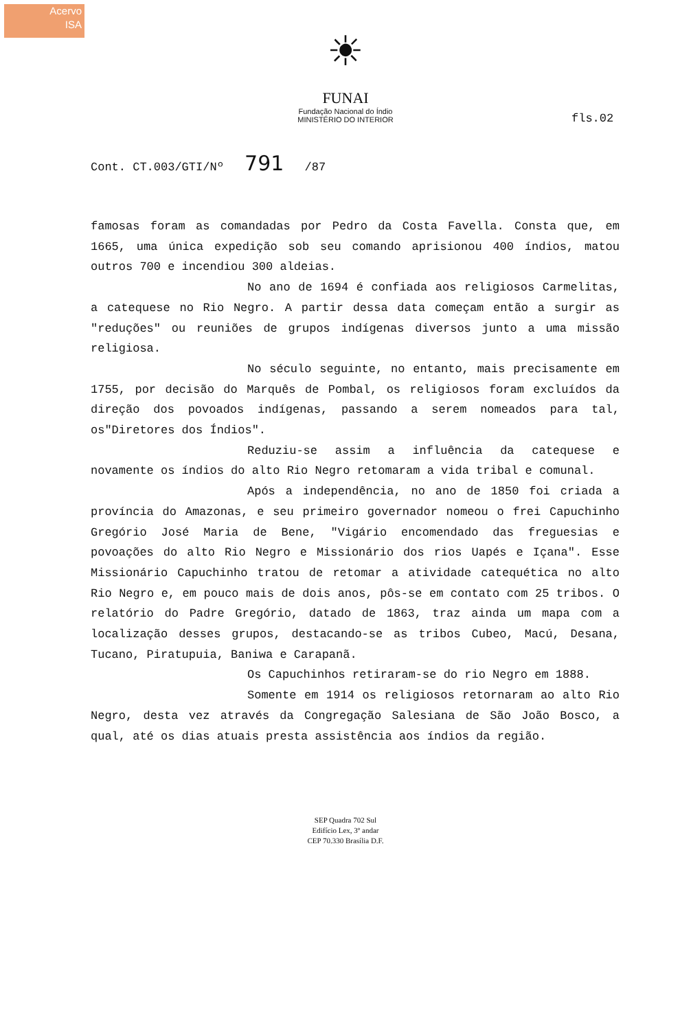Acervo
ISA
☀
FUNAI
Fundação Nacional do Índio
MINISTÉRIO DO INTERIOR
fls.02
Cont. CT.003/GTI/Nº 791 /87
famosas foram as comandadas por Pedro da Costa Favella. Consta que, em 1665, uma única expedição sob seu comando aprisionou 400 índios, matou outros 700 e incendiou 300 aldeias.
No ano de 1694 é confiada aos religiosos Carmelitas, a catequese no Rio Negro. A partir dessa data começam então a surgir as "reduções" ou reuniões de grupos indígenas diversos junto a uma missão religiosa.
No século seguinte, no entanto, mais precisamente em 1755, por decisão do Marquês de Pombal, os religiosos foram excluídos da direção dos povoados indígenas, passando a serem nomeados para tal, os"Diretores dos Índios".
Reduziu-se assim a influência da catequese e novamente os índios do alto Rio Negro retomaram a vida tribal e comunal.
Após a independência, no ano de 1850 foi criada a província do Amazonas, e seu primeiro governador nomeou o frei Capuchinho Gregório José Maria de Bene, "Vigário encomendado das freguesias e povoações do alto Rio Negro e Missionário dos rios Uapés e Içana". Esse Missionário Capuchinho tratou de retomar a atividade catequética no alto Rio Negro e, em pouco mais de dois anos, pôs-se em contato com 25 tribos. O relatório do Padre Gregório, datado de 1863, traz ainda um mapa com a localização desses grupos, destacando-se as tribos Cubeo, Macú, Desana, Tucano, Piratupuia, Baniwa e Carapanã.
Os Capuchinhos retiraram-se do rio Negro em 1888.
Somente em 1914 os religiosos retornaram ao alto Rio Negro, desta vez através da Congregação Salesiana de São João Bosco, a qual, até os dias atuais presta assistência aos índios da região.
SEP Quadra 702 Sul
Edifício Lex, 3º andar
CEP 70.330 Brasília D.F.